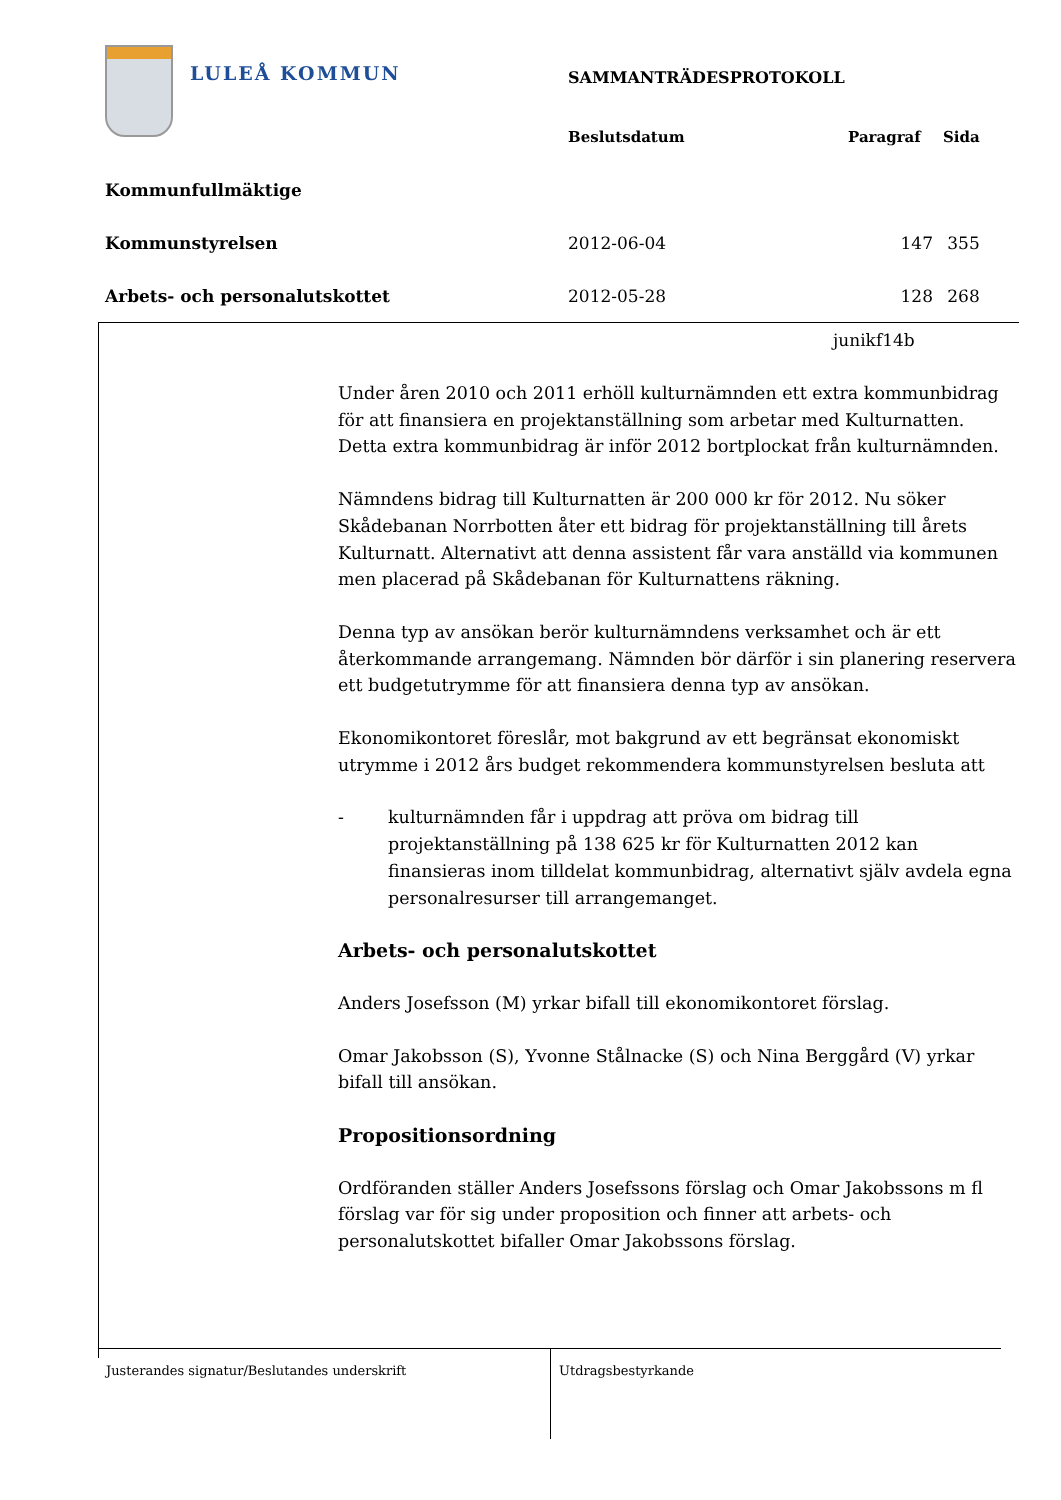LULEÅ KOMMUN SAMMANTRÄDESPROTOKOLL
| | Beslutsdatum | Paragraf | Sida |
| --- | --- | --- | --- |
| Kommunfullmäktige | | | |
| Kommunstyrelsen | 2012-06-04 | 147 | 355 |
| Arbets- och personalutskottet | 2012-05-28 | 128 | 268 |
junikf14b
Under åren 2010 och 2011 erhöll kulturnämnden ett extra kommunbidrag för att finansiera en projektanställning som arbetar med Kulturnatten. Detta extra kommunbidrag är inför 2012 bortplockat från kulturnämnden.
Nämndens bidrag till Kulturnatten är 200 000 kr för 2012. Nu söker Skådebanan Norrbotten åter ett bidrag för projektanställning till årets Kulturnatt. Alternativt att denna assistent får vara anställd via kommunen men placerad på Skådebanan för Kulturnattens räkning.
Denna typ av ansökan berör kulturnämndens verksamhet och är ett återkommande arrangemang. Nämnden bör därför i sin planering reservera ett budgetutrymme för att finansiera denna typ av ansökan.
Ekonomikontoret föreslår, mot bakgrund av ett begränsat ekonomiskt utrymme i 2012 års budget rekommendera kommunstyrelsen besluta att
- kulturnämnden får i uppdrag att pröva om bidrag till projektanställning på 138 625 kr för Kulturnatten 2012 kan finansieras inom tilldelat kommunbidrag, alternativt själv avdela egna personalresurser till arrangemanget.
Arbets- och personalutskottet
Anders Josefsson (M) yrkar bifall till ekonomikontoret förslag.
Omar Jakobsson (S), Yvonne Stålnacke (S) och Nina Berggård (V) yrkar bifall till ansökan.
Propositionsordning
Ordföranden ställer Anders Josefssons förslag och Omar Jakobssons m fl förslag var för sig under proposition och finner att arbets- och personalutskottet bifaller Omar Jakobssons förslag.
Justerandes signatur/Beslutandes underskrift Utdragsbestyrkande